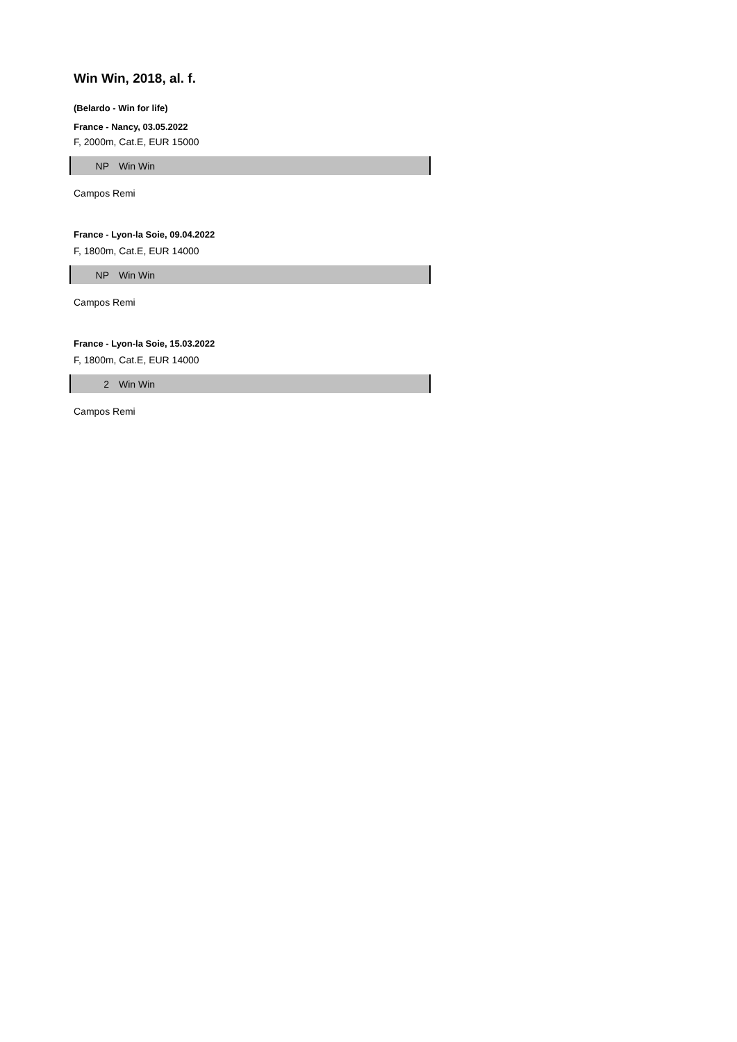Win Win, 2018, al. f.
(Belardo - Win for life)
France - Nancy, 03.05.2022
F, 2000m, Cat.E, EUR 15000
| NP | Win Win |
Campos Remi
France - Lyon-la Soie, 09.04.2022
F, 1800m, Cat.E, EUR 14000
| NP | Win Win |
Campos Remi
France - Lyon-la Soie, 15.03.2022
F, 1800m, Cat.E, EUR 14000
| 2 | Win Win |
Campos Remi